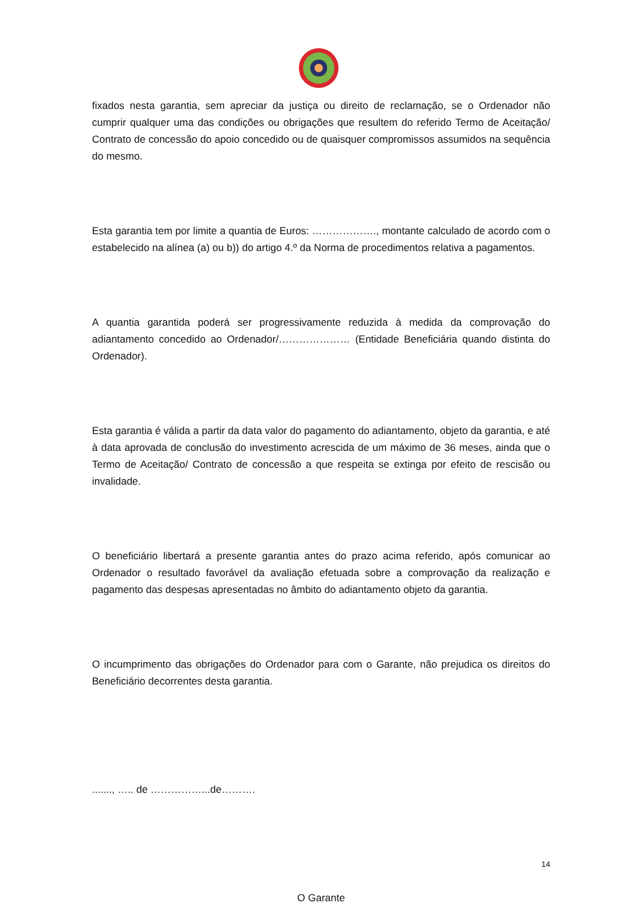fixados nesta garantia, sem apreciar da justiça ou direito de reclamação, se o Ordenador não cumprir qualquer uma das condições ou obrigações que resultem do referido Termo de Aceitação/ Contrato de concessão do apoio concedido ou de quaisquer compromissos assumidos na sequência do mesmo.
Esta garantia tem por limite a quantia de Euros: ………………., montante calculado de acordo com o estabelecido na alínea (a) ou b)) do artigo 4.º da Norma de procedimentos relativa a pagamentos.
A quantia garantida poderá ser progressivamente reduzida à medida da comprovação do adiantamento concedido ao Ordenador/………………… (Entidade Beneficiária quando distinta do Ordenador).
Esta garantia é válida a partir da data valor do pagamento do adiantamento, objeto da garantia, e até à data aprovada de conclusão do investimento acrescida de um máximo de 36 meses, ainda que o Termo de Aceitação/ Contrato de concessão a que respeita se extinga por efeito de rescisão ou invalidade.
O beneficiário libertará a presente garantia antes do prazo acima referido, após comunicar ao Ordenador o resultado favorável da avaliação efetuada sobre a comprovação da realização e pagamento das despesas apresentadas no âmbito do adiantamento objeto da garantia.
O incumprimento das obrigações do Ordenador para com o Garante, não prejudica os direitos do Beneficiário decorrentes desta garantia.
......., ….. de ……………...de……….
O Garante
14